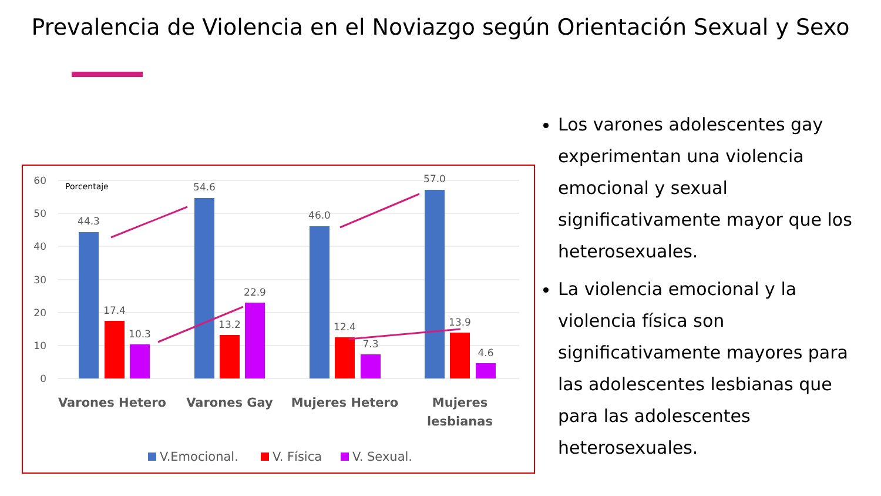Prevalencia de Violencia en el Noviazgo según Orientación Sexual y Sexo
60
50
40
30
20
10
0
Porcentaje
44.3
17.4
10.3
54.6
13.2
22.9
46.0
12.4
7.3
57.0
13.9
4.6
Varones Hetero
Varones Gay
Mujeres Hetero
Mujeres
lesbianas
V.Emocional.
V. Física
V. Sexual.
Los varones adolescentes gay experimentan una violencia emocional y sexual significativamente mayor que los heterosexuales.
La violencia emocional y la violencia física son significativamente mayores para las adolescentes lesbianas que para las adolescentes heterosexuales.